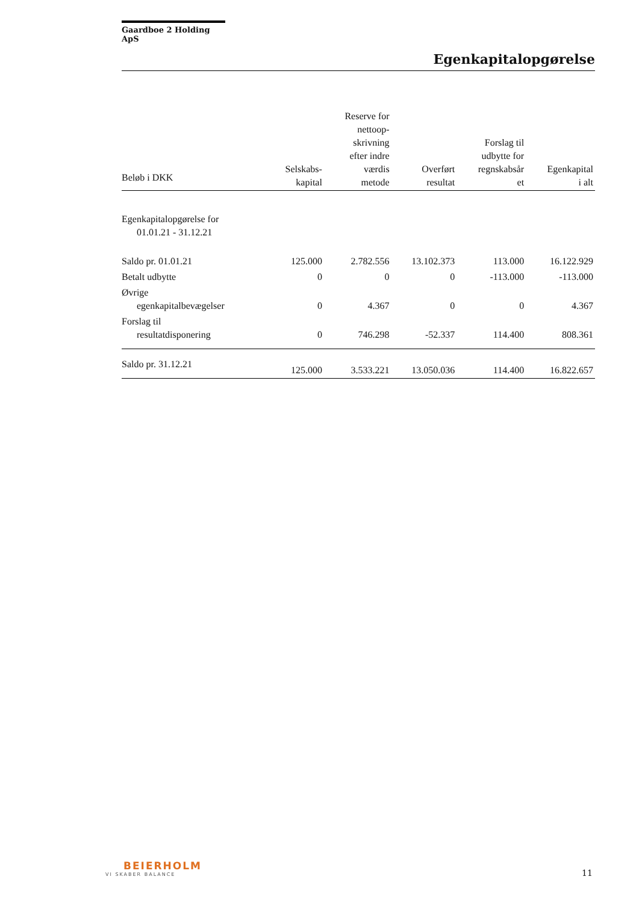Gaardboe 2 Holding ApS
Egenkapitalopgørelse
| Beløb i DKK | Selskabs- kapital | Reserve for nettoop- skrivning efter indre værdis metode | Overført resultat | Forslag til udbytte for regnskabsår et | Egenkapital i alt |
| --- | --- | --- | --- | --- | --- |
| Egenkapitalopgørelse for 01.01.21 - 31.12.21 | | | | | |
| Saldo pr. 01.01.21 | 125.000 | 2.782.556 | 13.102.373 | 113.000 | 16.122.929 |
| Betalt udbytte | 0 | 0 | 0 | -113.000 | -113.000 |
| Øvrige egenkapitalbevægelser | 0 | 4.367 | 0 | 0 | 4.367 |
| Forslag til resultatdisponering | 0 | 746.298 | -52.337 | 114.400 | 808.361 |
| Saldo pr. 31.12.21 | 125.000 | 3.533.221 | 13.050.036 | 114.400 | 16.822.657 |
BEIERHOLM
VI SKABER BALANCE
11